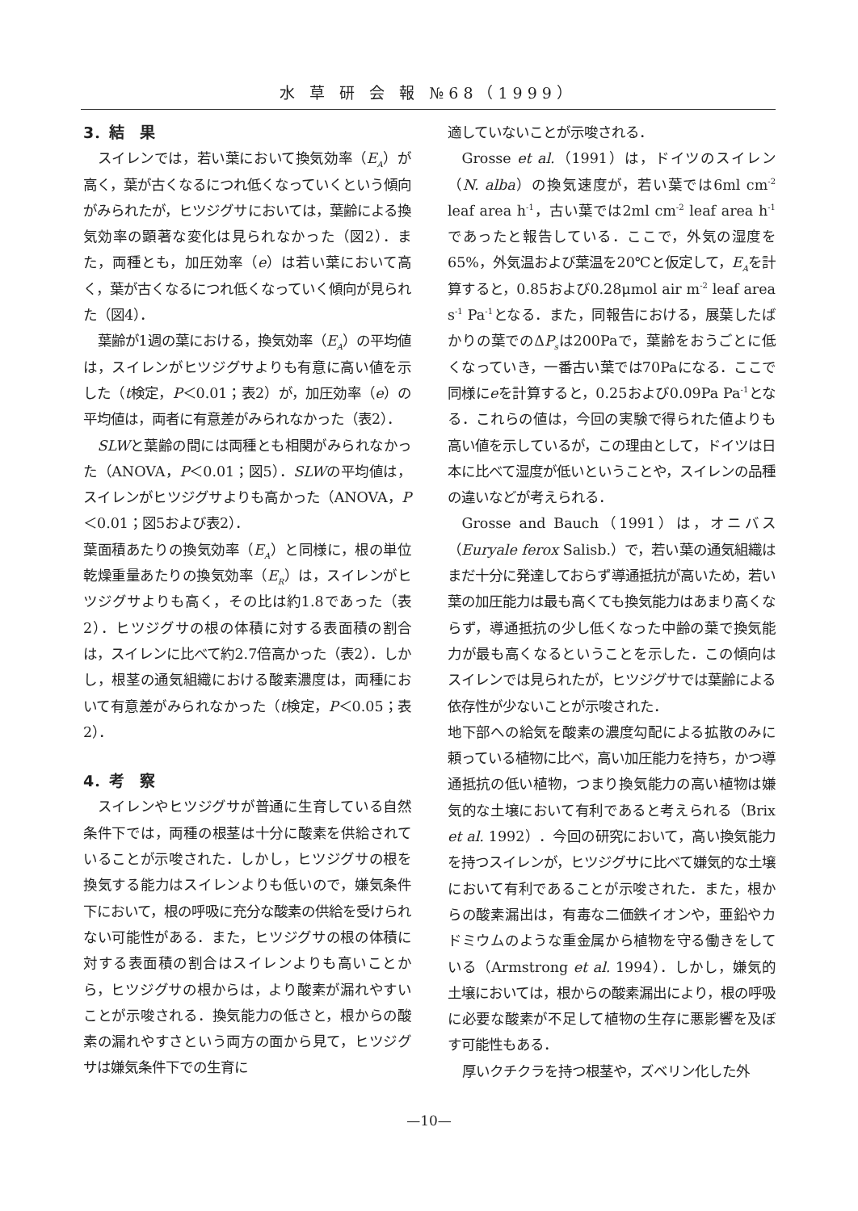水 草 研 会 報 №68（1999）
3．結　果
スイレンでは，若い葉において換気効率（E<sub>A</sub>）が高く，葉が古くなるにつれ低くなっていくという傾向がみられたが，ヒツジグサにおいては，葉齢による換気効率の顕著な変化は見られなかった（図2）．また，両種とも，加圧効率（e）は若い葉において高く，葉が古くなるにつれ低くなっていく傾向が見られた（図4）．
葉齢が1週の葉における，換気効率（E<sub>A</sub>）の平均値は，スイレンがヒツジグサよりも有意に高い値を示した（t検定，P＜0.01；表2）が，加圧効率（e）の平均値は，両者に有意差がみられなかった（表2）．
SLWと葉齢の間には両種とも相関がみられなかった（ANOVA，P＜0.01；図5）．SLWの平均値は，スイレンがヒツジグサよりも高かった（ANOVA，P＜0.01；図5および表2）．
葉面積あたりの換気効率（E<sub>A</sub>）と同様に，根の単位乾燥重量あたりの換気効率（E<sub>R</sub>）は，スイレンがヒツジグサよりも高く，その比は約1.8であった（表2）．ヒツジグサの根の体積に対する表面積の割合は，スイレンに比べて約2.7倍高かった（表2）．しかし，根茎の通気組織における酸素濃度は，両種において有意差がみられなかった（t検定，P＜0.05；表2）．
4．考　察
スイレンやヒツジグサが普通に生育している自然条件下では，両種の根茎は十分に酸素を供給されていることが示唆された．しかし，ヒツジグサの根を換気する能力はスイレンよりも低いので，嫌気条件下において，根の呼吸に充分な酸素の供給を受けられない可能性がある．また，ヒツジグサの根の体積に対する表面積の割合はスイレンよりも高いことから，ヒツジグサの根からは，より酸素が漏れやすいことが示唆される．換気能力の低さと，根からの酸素の漏れやすさという両方の面から見て，ヒツジグサは嫌気条件下での生育に
適していないことが示唆される．
Grosse et al.（1991）は，ドイツのスイレン（N. alba）の換気速度が，若い葉では6ml cm<sup>-2</sup> leaf area h<sup>-1</sup>，古い葉では2ml cm<sup>-2</sup> leaf area h<sup>-1</sup>であったと報告している．ここで，外気の湿度を65%，外気温および葉温を20℃と仮定して，E<sub>A</sub>を計算すると，0.85および0.28μmol air m<sup>-2</sup> leaf area s<sup>-1</sup> Pa<sup>-1</sup>となる．また，同報告における，展葉したばかりの葉でのΔP<sub>s</sub>は200Paで，葉齢をおうごとに低くなっていき，一番古い葉では70Paになる．ここで同様にeを計算すると，0.25および0.09Pa Pa<sup>-1</sup>となる．これらの値は，今回の実験で得られた値よりも高い値を示しているが，この理由として，ドイツは日本に比べて湿度が低いということや，スイレンの品種の違いなどが考えられる．
Grosse and Bauch（1991）は，オニバス（Euryale ferox Salisb.）で，若い葉の通気組織はまだ十分に発達しておらず導通抵抗が高いため，若い葉の加圧能力は最も高くても換気能力はあまり高くならず，導通抵抗の少し低くなった中齢の葉で換気能力が最も高くなるということを示した．この傾向はスイレンでは見られたが，ヒツジグサでは葉齢による依存性が少ないことが示唆された．
地下部への給気を酸素の濃度勾配による拡散のみに頼っている植物に比べ，高い加圧能力を持ち，かつ導通抵抗の低い植物，つまり換気能力の高い植物は嫌気的な土壌において有利であると考えられる（Brix et al. 1992）．今回の研究において，高い換気能力を持つスイレンが，ヒツジグサに比べて嫌気的な土壌において有利であることが示唆された．また，根からの酸素漏出は，有毒な二価鉄イオンや，亜鉛やカドミウムのような重金属から植物を守る働きをしている（Armstrong et al. 1994）．しかし，嫌気的土壌においては，根からの酸素漏出により，根の呼吸に必要な酸素が不足して植物の生存に悪影響を及ぼす可能性もある．
厚いクチクラを持つ根茎や，ズベリン化した外
—10—